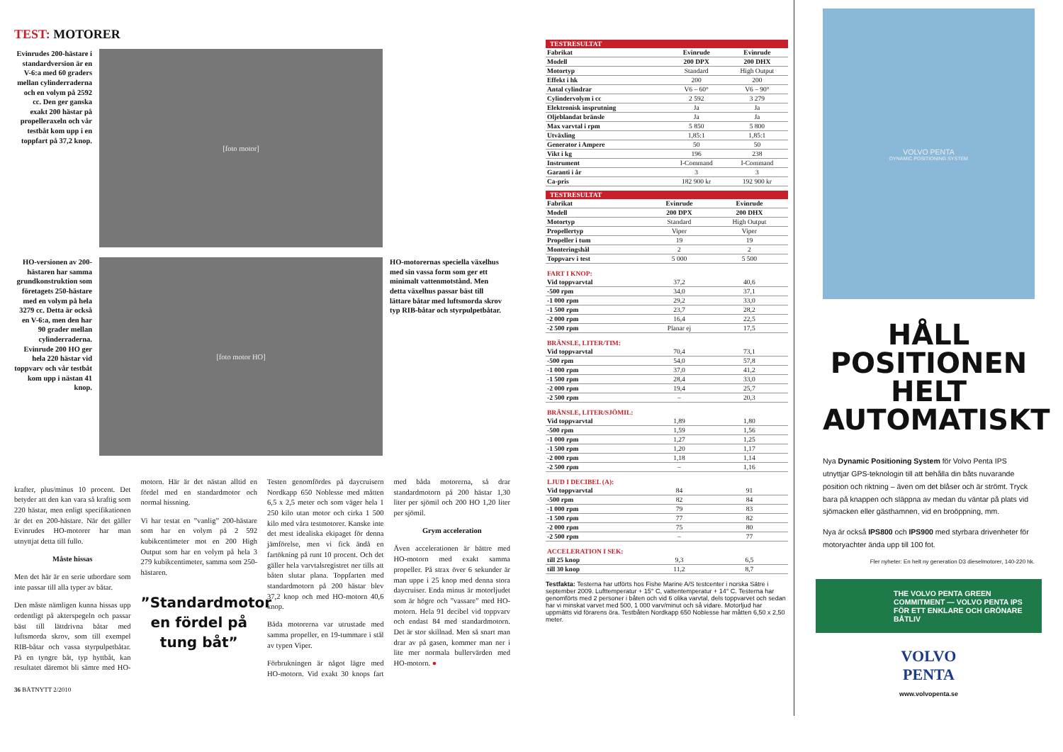TEST: MOTORER
Evinrudes 200-hästare i standardversion är en V-6:a med 60 graders mellan cylinderraderna och en volym på 2592 cc. Den ger ganska exakt 200 hästar på propelleraxeln och vår testbåt kom upp i en toppfart på 37,2 knop.
[foto motor]
HO-versionen av 200-hästaren har samma grundkonstruktion som företagets 250-hästare med en volym på hela 3279 cc. Detta är också en V-6:a, men den har 90 grader mellan cylinderraderna. Evinrude 200 HO ger hela 220 hästar vid toppvarv och vår testbåt kom upp i nästan 41 knop.
[foto motor HO]
HO-motorernas speciella växelhus med sin vassa form som ger ett minimalt vattenmotstånd. Men detta växelhus passar bäst till lättare båtar med luftsmorda skrov typ RIB-båtar och styrpulpetbåtar.
krafter, plus/minus 10 procent. Det betyder att den kan vara så kraftig som 220 hästar, men enligt specifikationen är det en 200-hästare. När det gäller Evinrudes HO-motorer har man utnyttjat detta till fullo.
Måste hissas
Men det här är en serie utbordare som inte passar till alla typer av båtar.
Den måste nämligen kunna hissas upp ordentligt på akterspegeln och passar bäst till lättdrivna båtar med luftsmorda skrov, som till exempel RIB-båtar och vassa styrpulpetbåtar. På en tyngre båt, typ hyttbåt, kan resultatet däremot bli sämre med HO-motorn. Här är det nästan alltid en fördel med en standardmotor och normal hissning.
Vi har testat en ”vanlig” 200-hästare som har en volym på 2 592 kubikcentimeter mot en 200 High Output som har en volym på hela 3 279 kubikcentimeter, samma som 250-hästaren.
”Standardmotor en fördel på tung båt”
Testen genomfördes på daycruisern Nordkapp 650 Noblesse med måtten 6,5 x 2,5 meter och som väger hela 1 250 kilo utan motor och cirka 1 500 kilo med våra testmotorer. Kanske inte det mest idealiska ekipaget för denna jämförelse, men vi fick ändå en fartökning på runt 10 procent. Och det gäller hela varvtalsregistret ner tills att båten slutar plana. Toppfarten med standardmotorn på 200 hästar blev 37,2 knop och med HO-motorn 40,6 knop.
Båda motorerna var utrustade med samma propeller, en 19-tummare i stål av typen Viper.
Förbrukningen är något lägre med HO-motorn. Vid exakt 30 knops fart med båda motorerna, så drar standardmotorn på 200 hästar 1,30 liter per sjömil och 200 HO 1,20 liter per sjömil.
Grym acceleration
Även accelerationen är bättre med HO-motorn med exakt samma propeller. På strax över 6 sekunder är man uppe i 25 knop med denna stora daycruiser. Enda minus är motorljudet som är högre och ”vassare” med HO-motorn. Hela 91 decibel vid toppvarv och endast 84 med standardmotorn. Det är stor skillnad. Men så snart man drar av på gasen, kommer man ner i lite mer normala bullervärden med HO-motorn. ●
36 BÅTNYTT 2/2010
TESTRESULTAT
| Fabrikat | Evinrude | Evinrude |
| Modell | 200 DPX | 200 DHX |
| Motortyp | Standard | High Output |
| Effekt i hk | 200 | 200 |
| Antal cylindrar | V6 – 60° | V6 – 90° |
| Cylindervolym i cc | 2 592 | 3 279 |
| Elektronisk insprutning | Ja | Ja |
| Oljeblandat bränsle | Ja | Ja |
| Max varvtal i rpm | 5 850 | 5 800 |
| Utväxling | 1,85:1 | 1,85:1 |
| Generator i Ampere | 50 | 50 |
| Vikt i kg | 196 | 238 |
| Instrument | I-Command | I-Command |
| Garanti i år | 3 | 3 |
| Ca-pris | 182 900 kr | 192 900 kr |
TESTRESULTAT
| Fabrikat | Evinrude | Evinrude |
| Modell | 200 DPX | 200 DHX |
| Motortyp | Standard | High Output |
| Propellertyp | Viper | Viper |
| Propeller i tum | 19 | 19 |
| Monteringshål | 2 | 2 |
| Toppvarv i test | 5 000 | 5 500 |
| FART I KNOP: | | |
| Vid toppvarvtal | 37,2 | 40,6 |
| -500 rpm | 34,0 | 37,1 |
| -1 000 rpm | 29,2 | 33,0 |
| -1 500 rpm | 23,7 | 28,2 |
| -2 000 rpm | 16,4 | 22,5 |
| -2 500 rpm | Planar ej | 17,5 |
| BRÄNSLE, LITER/TIM: | | |
| Vid toppvarvtal | 70,4 | 73,1 |
| -500 rpm | 54,0 | 57,8 |
| -1 000 rpm | 37,0 | 41,2 |
| -1 500 rpm | 28,4 | 33,0 |
| -2 000 rpm | 19,4 | 25,7 |
| -2 500 rpm | – | 20,3 |
| BRÄNSLE, LITER/SJÖMIL: | | |
| Vid toppvarvtal | 1,89 | 1,80 |
| -500 rpm | 1,59 | 1,56 |
| -1 000 rpm | 1,27 | 1,25 |
| -1 500 rpm | 1,20 | 1,17 |
| -2 000 rpm | 1,18 | 1,14 |
| -2 500 rpm | – | 1,16 |
| LJUD I DECIBEL (A): | | |
| Vid toppvarvtal | 84 | 91 |
| -500 rpm | 82 | 84 |
| -1 000 rpm | 79 | 83 |
| -1 500 rpm | 77 | 82 |
| -2 000 rpm | 75 | 80 |
| -2 500 rpm | – | 77 |
| ACCELERATION I SEK: | | |
| till 25 knop | 9,3 | 6,5 |
| till 30 knop | 11,2 | 8,7 |
Testfakta: Testerna har utförts hos Fishe Marine A/S testcenter i norska Sätre i september 2009. Lufttemperatur + 15° C, vattentemperatur + 14° C. Testerna har genomförts med 2 personer i båten och vid 6 olika varvtal, dels toppvarvet och sedan har vi minskat varvet med 500, 1 000 varv/minut och så vidare. Motorljud har uppmätts vid förarens öra. Testbåten Nordkapp 650 Noblesse har måtten 6,50 x 2,50 meter.
VOLVO PENTA
DYNAMIC POSITIONING SYSTEM
HÅLL POSITIONEN
HELT AUTOMATISKT
Nya Dynamic Positioning System för Volvo Penta IPS utnyttjar GPS-teknologin till att behålla din båts nuvarande position och riktning – även om det blåser och är strömt. Tryck bara på knappen och släppna av medan du väntar på plats vid sjömacken eller gästhamnen, vid en broöppning, mm.
Nya är också IPS800 och IPS900 med styrbara drivenheter för motoryachter ända upp till 100 fot.
Fler nyheter: En helt ny generation D3 dieselmotorer, 140-220 hk.
THE VOLVO PENTA GREEN COMMITMENT — VOLVO PENTA IPS
FÖR ETT ENKLARE OCH GRÖNARE BÅTLIV
VOLVO
PENTA
www.volvopenta.se